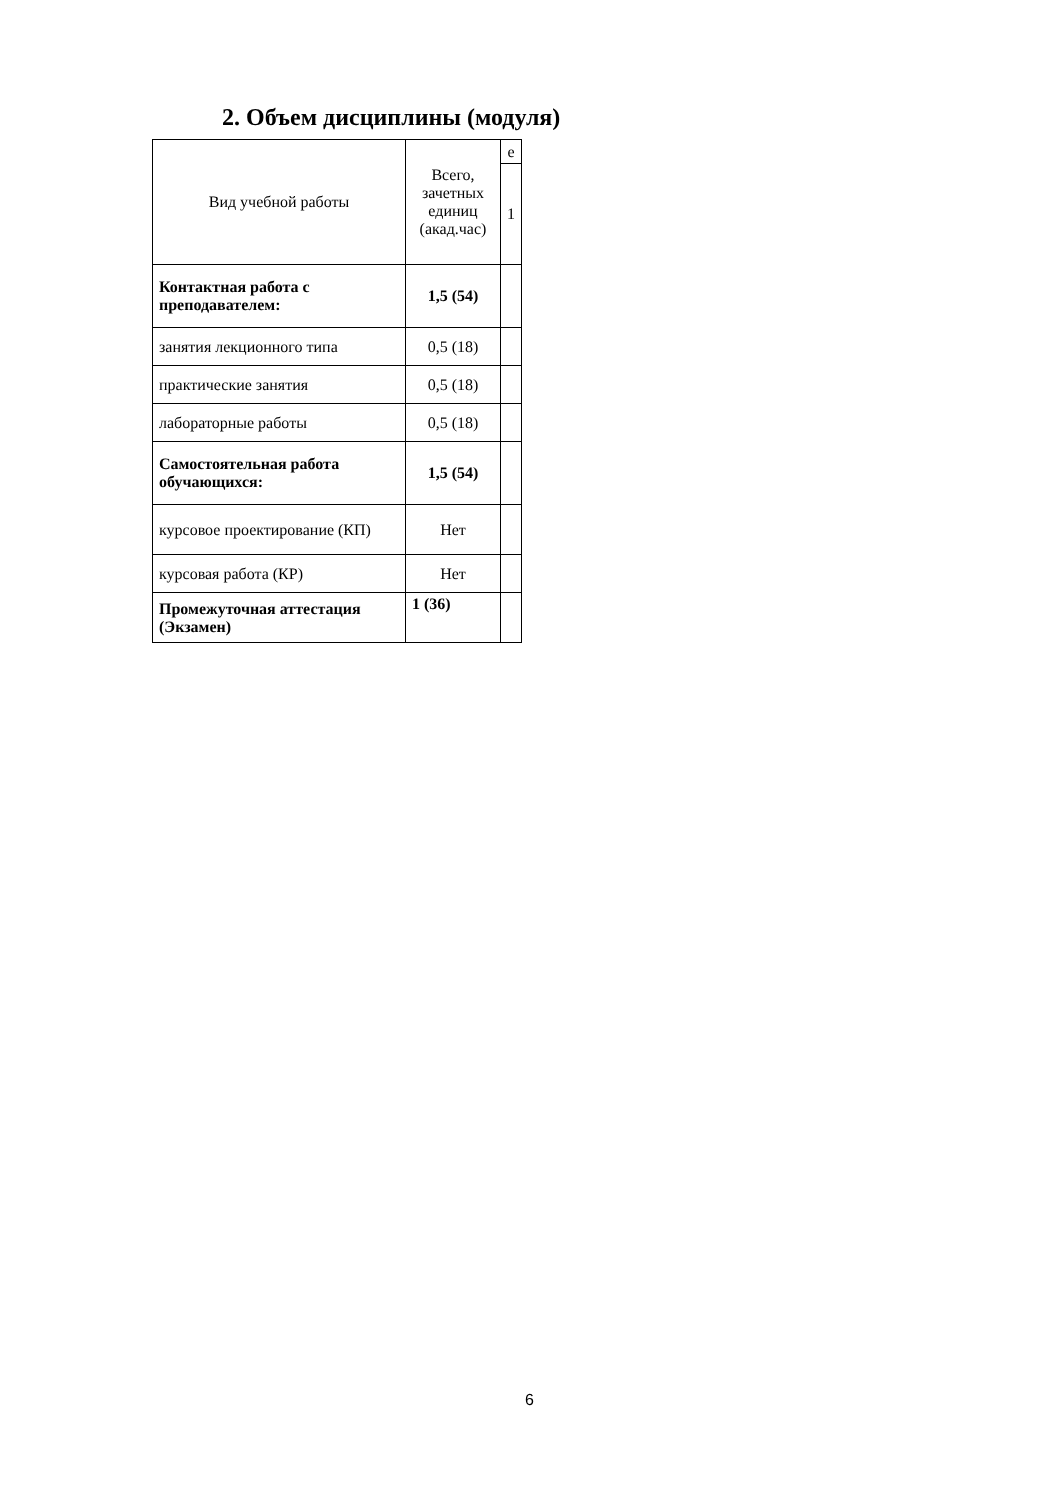2. Объем дисциплины (модуля)
| Вид учебной работы | Всего, зачетных единиц (акад.час) | е |
| | | 1 |
| Контактная работа с преподавателем: | 1,5 (54) | |
| занятия лекционного типа | 0,5 (18) | |
| практические занятия | 0,5 (18) | |
| лабораторные работы | 0,5 (18) | |
| Самостоятельная работа обучающихся: | 1,5 (54) | |
| курсовое проектирование (КП) | Нет | |
| курсовая работа (КР) | Нет | |
| Промежуточная аттестация (Экзамен) | 1 (36) | |
6